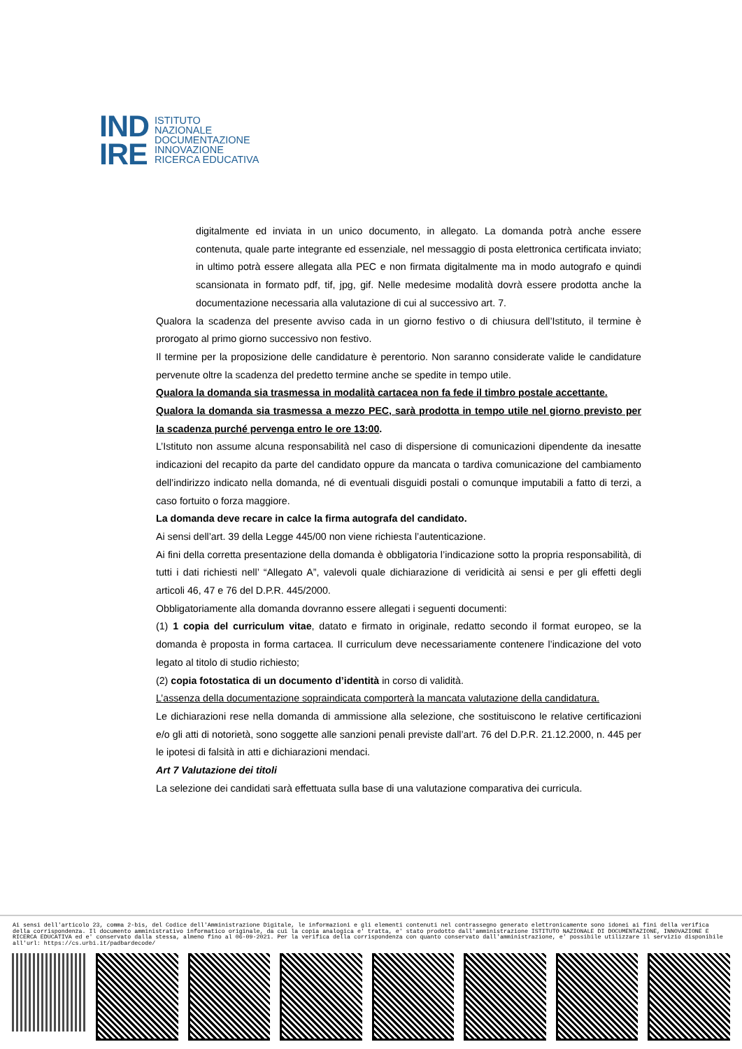IND
IRE
ISTITUTO
NAZIONALE
DOCUMENTAZIONE
INNOVAZIONE
RICERCA EDUCATIVA
digitalmente ed inviata in un unico documento, in allegato. La domanda potrà anche essere contenuta, quale parte integrante ed essenziale, nel messaggio di posta elettronica certificata inviato; in ultimo potrà essere allegata alla PEC e non firmata digitalmente ma in modo autografo e quindi scansionata in formato pdf, tif, jpg, gif. Nelle medesime modalità dovrà essere prodotta anche la documentazione necessaria alla valutazione di cui al successivo art. 7.
Qualora la scadenza del presente avviso cada in un giorno festivo o di chiusura dell’Istituto, il termine è prorogato al primo giorno successivo non festivo.
Il termine per la proposizione delle candidature è perentorio. Non saranno considerate valide le candidature pervenute oltre la scadenza del predetto termine anche se spedite in tempo utile.
Qualora la domanda sia trasmessa in modalità cartacea non fa fede il timbro postale accettante.
Qualora la domanda sia trasmessa a mezzo PEC, sarà prodotta in tempo utile nel giorno previsto per la scadenza purché pervenga entro le ore 13:00.
L’Istituto non assume alcuna responsabilità nel caso di dispersione di comunicazioni dipendente da inesatte indicazioni del recapito da parte del candidato oppure da mancata o tardiva comunicazione del cambiamento dell’indirizzo indicato nella domanda, né di eventuali disguidi postali o comunque imputabili a fatto di terzi, a caso fortuito o forza maggiore.
La domanda deve recare in calce la firma autografa del candidato.
Ai sensi dell’art. 39 della Legge 445/00 non viene richiesta l’autenticazione.
Ai fini della corretta presentazione della domanda è obbligatoria l’indicazione sotto la propria responsabilità, di tutti i dati richiesti nell’ “Allegato A”, valevoli quale dichiarazione di veridicità ai sensi e per gli effetti degli articoli 46, 47 e 76 del D.P.R. 445/2000.
Obbligatoriamente alla domanda dovranno essere allegati i seguenti documenti:
(1) 1 copia del curriculum vitae, datato e firmato in originale, redatto secondo il format europeo, se la domanda è proposta in forma cartacea. Il curriculum deve necessariamente contenere l’indicazione del voto legato al titolo di studio richiesto;
(2) copia fotostatica di un documento d’identità in corso di validità.
L’assenza della documentazione sopraindicata comporterà la mancata valutazione della candidatura.
Le dichiarazioni rese nella domanda di ammissione alla selezione, che sostituiscono le relative certificazioni e/o gli atti di notorietà, sono soggette alle sanzioni penali previste dall’art. 76 del D.P.R. 21.12.2000, n. 445 per le ipotesi di falsità in atti e dichiarazioni mendaci.
Art 7 Valutazione dei titoli
La selezione dei candidati sarà effettuata sulla base di una valutazione comparativa dei curricula.
Ai sensi dell'articolo 23, comma 2-bis, del Codice dell'Amministrazione Digitale, le informazioni e gli elementi contenuti nel contrassegno generato elettronicamente sono idonei ai fini della verifica della corrispondenza. Il documento amministrativo informatico originale, da cui la copia analogica e' tratta, e' stato prodotto dall'amministrazione ISTITUTO NAZIONALE DI DOCUMENTAZIONE, INNOVAZIONE E RICERCA EDUCATIVA ed e' conservato dalla stessa, almeno fino al 06-09-2021. Per la verifica della corrispondenza con quanto conservato dall'amministrazione, e' possibile utilizzare il servizio disponibile all'url: https://cs.urbi.it/padbardecode/